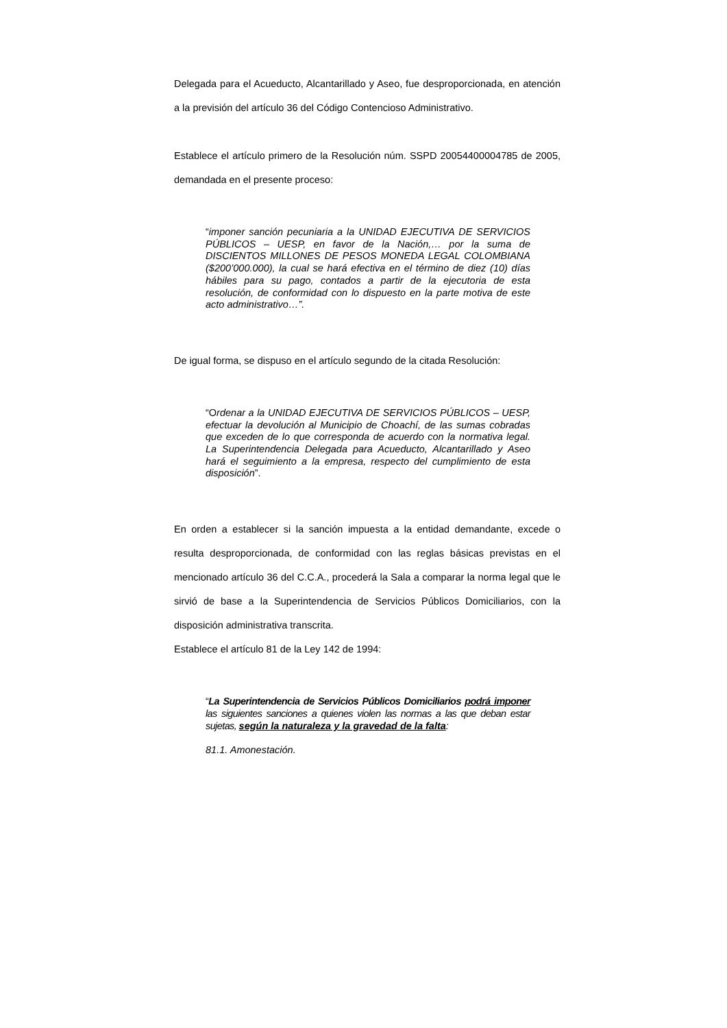Delegada para el Acueducto, Alcantarillado y Aseo, fue desproporcionada, en atención a la previsión del artículo 36 del Código Contencioso Administrativo.
Establece el artículo primero de la Resolución núm. SSPD 20054400004785 de 2005, demandada en el presente proceso:
“imponer sanción pecuniaria a la UNIDAD EJECUTIVA DE SERVICIOS PÚBLICOS – UESP, en favor de la Nación,… por la suma de DISCIENTOS MILLONES DE PESOS MONEDA LEGAL COLOMBIANA ($200’000.000), la cual se hará efectiva en el término de diez (10) días hábiles para su pago, contados a partir de la ejecutoria de esta resolución, de conformidad con lo dispuesto en la parte motiva de este acto administrativo…”.
De igual forma, se dispuso en el artículo segundo de la citada Resolución:
“Ordenar a la UNIDAD EJECUTIVA DE SERVICIOS PÚBLICOS – UESP, efectuar la devolución al Municipio de Choachí, de las sumas cobradas que exceden de lo que corresponda de acuerdo con la normativa legal. La Superintendencia Delegada para Acueducto, Alcantarillado y Aseo hará el seguimiento a la empresa, respecto del cumplimiento de esta disposición”.
En orden a establecer si la sanción impuesta a la entidad demandante, excede o resulta desproporcionada, de conformidad con las reglas básicas previstas en el mencionado artículo 36 del C.C.A., procederá la Sala a comparar la norma legal que le sirvió de base a la Superintendencia de Servicios Públicos Domiciliarios, con la disposición administrativa transcrita.
Establece el artículo 81 de la Ley 142 de 1994:
“La Superintendencia de Servicios Públicos Domiciliarios podrá imponer las siguientes sanciones a quienes violen las normas a las que deban estar sujetas, según la naturaleza y la gravedad de la falta:
81.1. Amonestación.